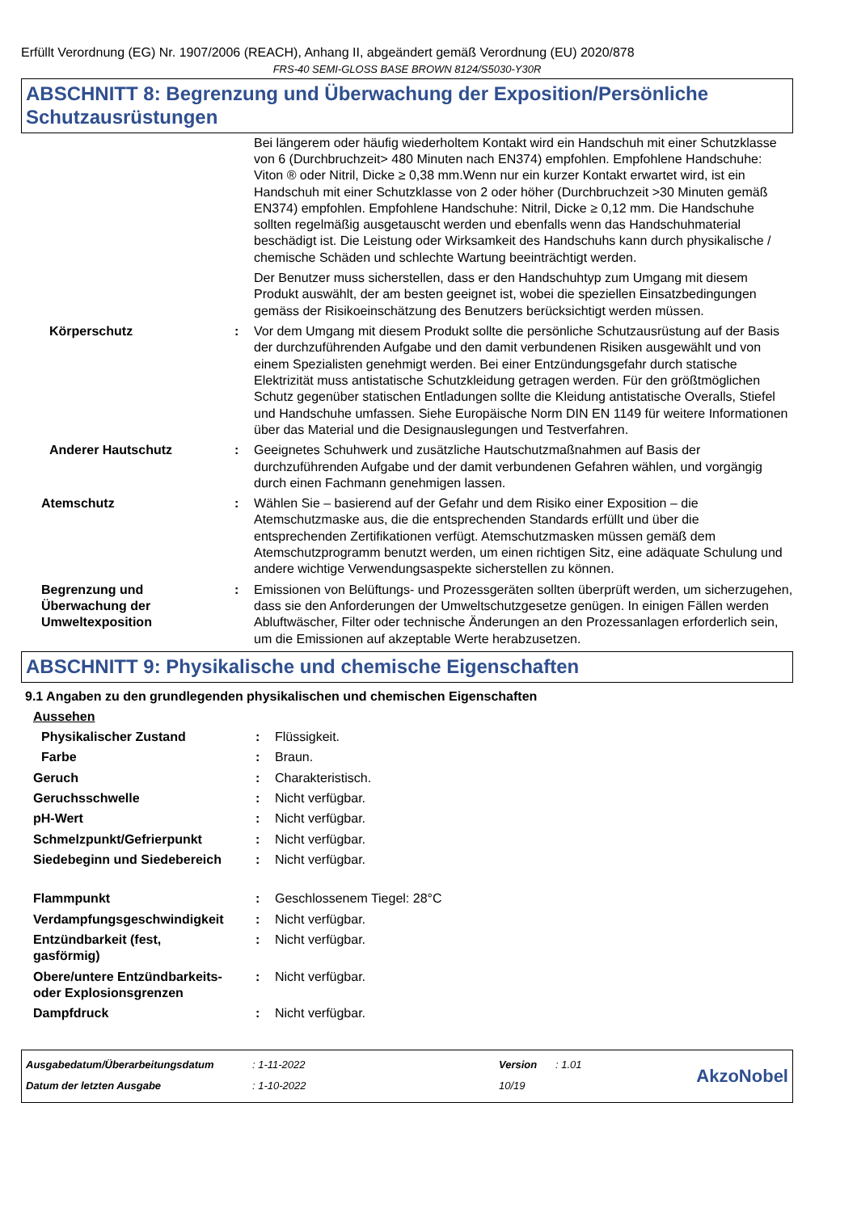Erfüllt Verordnung (EG) Nr. 1907/2006 (REACH), Anhang II, abgeändert gemäß Verordnung (EU) 2020/878
FRS-40 SEMI-GLOSS BASE BROWN 8124/S5030-Y30R
ABSCHNITT 8: Begrenzung und Überwachung der Exposition/Persönliche Schutzausrüstungen
| | | Bei längerem oder häufig wiederholtem Kontakt wird ein Handschuh mit einer Schutzklasse von 6 (Durchbruchzeit> 480 Minuten nach EN374) empfohlen. Empfohlene Handschuhe: Viton ® oder Nitril, Dicke ≥ 0,38 mm.Wenn nur ein kurzer Kontakt erwartet wird, ist ein Handschuh mit einer Schutzklasse von 2 oder höher (Durchbruchzeit >30 Minuten gemäß EN374) empfohlen. Empfohlene Handschuhe: Nitril, Dicke ≥ 0,12 mm. Die Handschuhe sollten regelmäßig ausgetauscht werden und ebenfalls wenn das Handschuhmaterial beschädigt ist. Die Leistung oder Wirksamkeit des Handschuhs kann durch physikalische / chemische Schäden und schlechte Wartung beeinträchtigt werden. |
| | | Der Benutzer muss sicherstellen, dass er den Handschuhtyp zum Umgang mit diesem Produkt auswählt, der am besten geeignet ist, wobei die speziellen Einsatzbedingungen gemäss der Risikoeinschätzung des Benutzers berücksichtigt werden müssen. |
| Körperschutz | : | Vor dem Umgang mit diesem Produkt sollte die persönliche Schutzausrüstung auf der Basis der durchzuführenden Aufgabe und den damit verbundenen Risiken ausgewählt und von einem Spezialisten genehmigt werden. Bei einer Entzündungsgefahr durch statische Elektrizität muss antistatische Schutzkleidung getragen werden. Für den größtmöglichen Schutz gegenüber statischen Entladungen sollte die Kleidung antistatische Overalls, Stiefel und Handschuhe umfassen. Siehe Europäische Norm DIN EN 1149 für weitere Informationen über das Material und die Designauslegungen und Testverfahren. |
| Anderer Hautschutz | : | Geeignetes Schuhwerk und zusätzliche Hautschutzmaßnahmen auf Basis der durchzuführenden Aufgabe und der damit verbundenen Gefahren wählen, und vorgängig durch einen Fachmann genehmigen lassen. |
| Atemschutz | : | Wählen Sie – basierend auf der Gefahr und dem Risiko einer Exposition – die Atemschutzmaske aus, die die entsprechenden Standards erfüllt und über die entsprechenden Zertifikationen verfügt. Atemschutzmasken müssen gemäß dem Atemschutzprogramm benutzt werden, um einen richtigen Sitz, eine adäquate Schulung und andere wichtige Verwendungsaspekte sicherstellen zu können. |
| Begrenzung und Überwachung der Umweltexposition | : | Emissionen von Belüftungs- und Prozessgeräten sollten überprüft werden, um sicherzugehen, dass sie den Anforderungen der Umweltschutzgesetze genügen. In einigen Fällen werden Abluftwäscher, Filter oder technische Änderungen an den Prozessanlagen erforderlich sein, um die Emissionen auf akzeptable Werte herabzusetzen. |
ABSCHNITT 9: Physikalische und chemische Eigenschaften
9.1 Angaben zu den grundlegenden physikalischen und chemischen Eigenschaften
| Aussehen | | |
| Physikalischer Zustand | : | Flüssigkeit. |
| Farbe | : | Braun. |
| Geruch | : | Charakteristisch. |
| Geruchsschwelle | : | Nicht verfügbar. |
| pH-Wert | : | Nicht verfügbar. |
| Schmelzpunkt/Gefrierpunkt | : | Nicht verfügbar. |
| Siedebeginn und Siedebereich | : | Nicht verfügbar. |
| Flammpunkt | : | Geschlossenem Tiegel: 28°C |
| Verdampfungsgeschwindigkeit | : | Nicht verfügbar. |
| Entzündbarkeit (fest, gasförmig) | : | Nicht verfügbar. |
| Obere/untere Entzündbarkeits- oder Explosionsgrenzen | : | Nicht verfügbar. |
| Dampfdruck | : | Nicht verfügbar. |
| Ausgabedatum/Überarbeitungsdatum | : 1-11-2022 | Version | : 1.01 |
| Datum der letzten Ausgabe | : 1-10-2022 | 10/19 | |
AkzoNobel